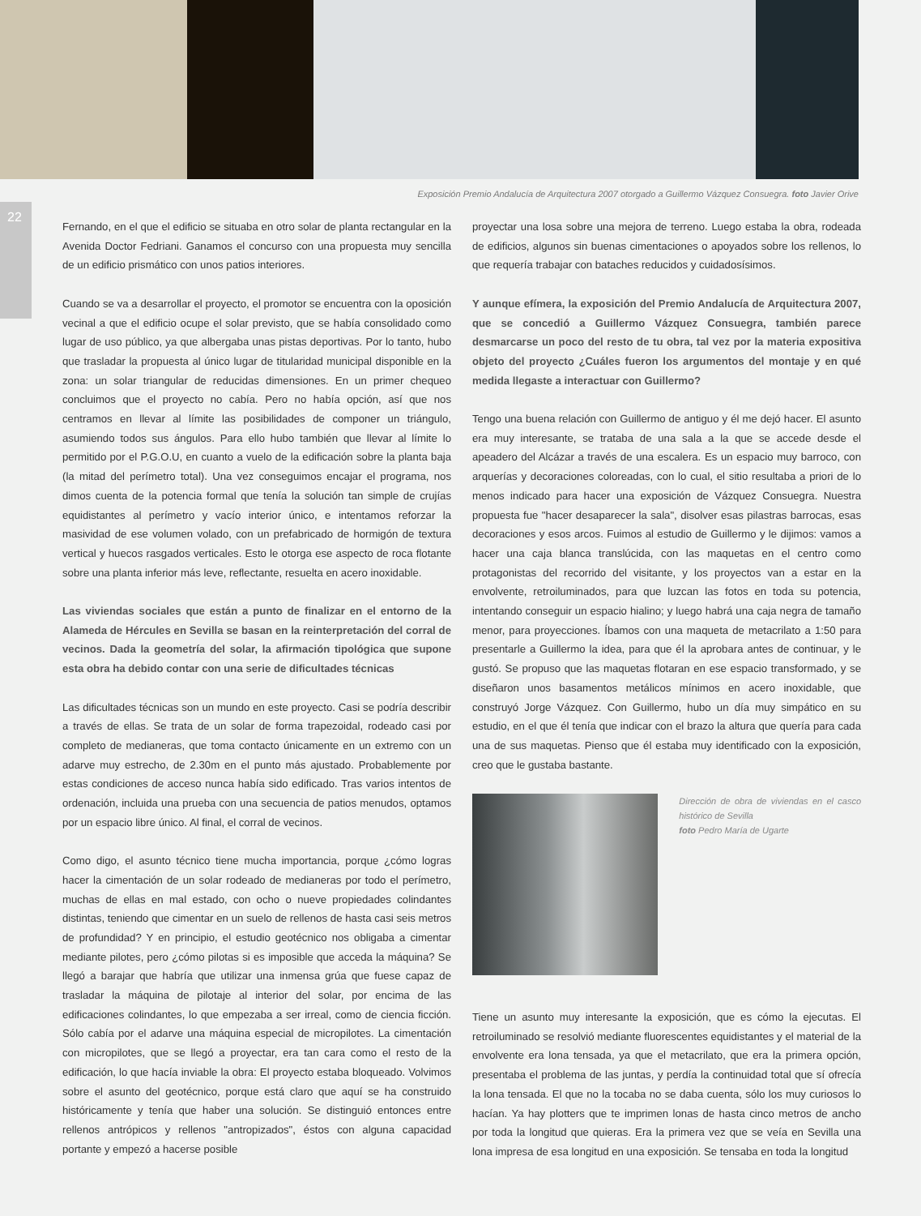Exposición Premio Andalucía de Arquitectura 2007 otorgado a Guillermo Vázquez Consuegra. foto Javier Orive
22
Fernando, en el que el edificio se situaba en otro solar de planta rectangular en la Avenida Doctor Fedriani. Ganamos el concurso con una propuesta muy sencilla de un edificio prismático con unos patios interiores.
Cuando se va a desarrollar el proyecto, el promotor se encuentra con la oposición vecinal a que el edificio ocupe el solar previsto, que se había consolidado como lugar de uso público, ya que albergaba unas pistas deportivas. Por lo tanto, hubo que trasladar la propuesta al único lugar de titularidad municipal disponible en la zona: un solar triangular de reducidas dimensiones. En un primer chequeo concluimos que el proyecto no cabía. Pero no había opción, así que nos centramos en llevar al límite las posibilidades de componer un triángulo, asumiendo todos sus ángulos. Para ello hubo también que llevar al límite lo permitido por el P.G.O.U, en cuanto a vuelo de la edificación sobre la planta baja (la mitad del perímetro total). Una vez conseguimos encajar el programa, nos dimos cuenta de la potencia formal que tenía la solución tan simple de crujías equidistantes al perímetro y vacío interior único, e intentamos reforzar la masividad de ese volumen volado, con un prefabricado de hormigón de textura vertical y huecos rasgados verticales. Esto le otorga ese aspecto de roca flotante sobre una planta inferior más leve, reflectante, resuelta en acero inoxidable.
Las viviendas sociales que están a punto de finalizar en el entorno de la Alameda de Hércules en Sevilla se basan en la reinterpretación del corral de vecinos. Dada la geometría del solar, la afirmación tipológica que supone esta obra ha debido contar con una serie de dificultades técnicas
Las dificultades técnicas son un mundo en este proyecto. Casi se podría describir a través de ellas. Se trata de un solar de forma trapezoidal, rodeado casi por completo de medianeras, que toma contacto únicamente en un extremo con un adarve muy estrecho, de 2.30m en el punto más ajustado. Probablemente por estas condiciones de acceso nunca había sido edificado. Tras varios intentos de ordenación, incluida una prueba con una secuencia de patios menudos, optamos por un espacio libre único. Al final, el corral de vecinos.
Como digo, el asunto técnico tiene mucha importancia, porque ¿cómo logras hacer la cimentación de un solar rodeado de medianeras por todo el perímetro, muchas de ellas en mal estado, con ocho o nueve propiedades colindantes distintas, teniendo que cimentar en un suelo de rellenos de hasta casi seis metros de profundidad? Y en principio, el estudio geotécnico nos obligaba a cimentar mediante pilotes, pero ¿cómo pilotas si es imposible que acceda la máquina? Se llegó a barajar que habría que utilizar una inmensa grúa que fuese capaz de trasladar la máquina de pilotaje al interior del solar, por encima de las edificaciones colindantes, lo que empezaba a ser irreal, como de ciencia ficción. Sólo cabía por el adarve una máquina especial de micropilotes. La cimentación con micropilotes, que se llegó a proyectar, era tan cara como el resto de la edificación, lo que hacía inviable la obra: El proyecto estaba bloqueado. Volvimos sobre el asunto del geotécnico, porque está claro que aquí se ha construido históricamente y tenía que haber una solución. Se distinguió entonces entre rellenos antrópicos y rellenos "antropizados", éstos con alguna capacidad portante y empezó a hacerse posible
proyectar una losa sobre una mejora de terreno. Luego estaba la obra, rodeada de edificios, algunos sin buenas cimentaciones o apoyados sobre los rellenos, lo que requería trabajar con bataches reducidos y cuidadosísimos.
Y aunque efímera, la exposición del Premio Andalucía de Arquitectura 2007, que se concedió a Guillermo Vázquez Consuegra, también parece desmarcarse un poco del resto de tu obra, tal vez por la materia expositiva objeto del proyecto ¿Cuáles fueron los argumentos del montaje y en qué medida llegaste a interactuar con Guillermo?
Tengo una buena relación con Guillermo de antiguo y él me dejó hacer. El asunto era muy interesante, se trataba de una sala a la que se accede desde el apeadero del Alcázar a través de una escalera. Es un espacio muy barroco, con arquerías y decoraciones coloreadas, con lo cual, el sitio resultaba a priori de lo menos indicado para hacer una exposición de Vázquez Consuegra. Nuestra propuesta fue "hacer desaparecer la sala", disolver esas pilastras barrocas, esas decoraciones y esos arcos. Fuimos al estudio de Guillermo y le dijimos: vamos a hacer una caja blanca translúcida, con las maquetas en el centro como protagonistas del recorrido del visitante, y los proyectos van a estar en la envolvente, retroiluminados, para que luzcan las fotos en toda su potencia, intentando conseguir un espacio hialino; y luego habrá una caja negra de tamaño menor, para proyecciones. Íbamos con una maqueta de metacrilato a 1:50 para presentarle a Guillermo la idea, para que él la aprobara antes de continuar, y le gustó. Se propuso que las maquetas flotaran en ese espacio transformado, y se diseñaron unos basamentos metálicos mínimos en acero inoxidable, que construyó Jorge Vázquez. Con Guillermo, hubo un día muy simpático en su estudio, en el que él tenía que indicar con el brazo la altura que quería para cada una de sus maquetas. Pienso que él estaba muy identificado con la exposición, creo que le gustaba bastante.
Dirección de obra de viviendas en el casco histórico de Sevilla
foto Pedro María de Ugarte
Tiene un asunto muy interesante la exposición, que es cómo la ejecutas. El retroiluminado se resolvió mediante fluorescentes equidistantes y el material de la envolvente era lona tensada, ya que el metacrilato, que era la primera opción, presentaba el problema de las juntas, y perdía la continuidad total que sí ofrecía la lona tensada. El que no la tocaba no se daba cuenta, sólo los muy curiosos lo hacían. Ya hay plotters que te imprimen lonas de hasta cinco metros de ancho por toda la longitud que quieras. Era la primera vez que se veía en Sevilla una lona impresa de esa longitud en una exposición. Se tensaba en toda la longitud